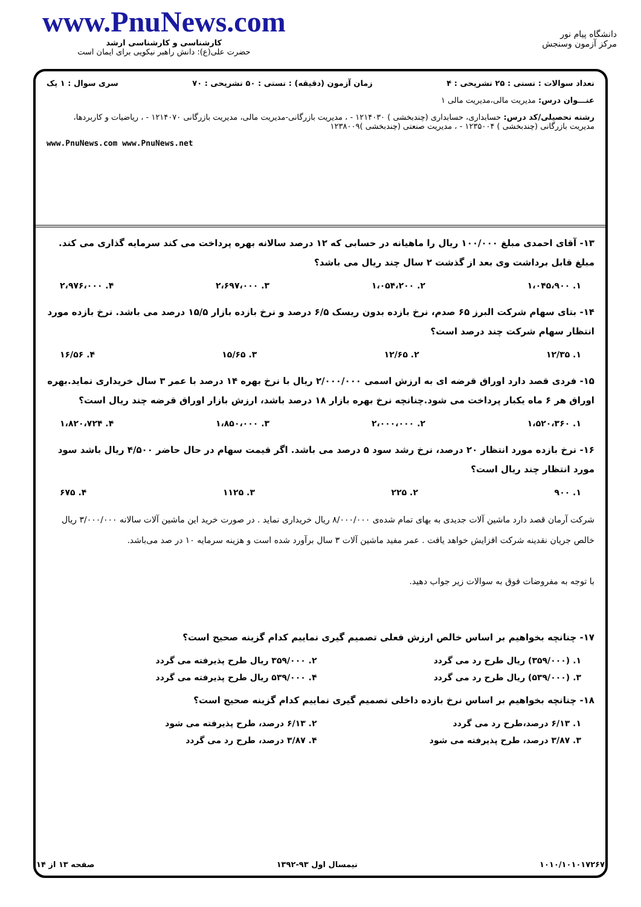www.PnuNews.com
کارشناسی و کارشناسی ارشد
حضرت علی(ع): دانش راهبر نیکویی برای ایمان است
دانشگاه پیام نور
مرکز آزمون وسنجش
تعداد سوالات : تستی : ۲۵ تشریحی : ۴ زمان آزمون (دقیقه) : تستی : ۵۰ تشریحی : ۷۰ سری سوال : ۱ یک
عنـــوان درس: مدیریت مالی،مدیریت مالی ۱
رشته تحصیلی/کد درس: حسابداری، حسابداری (چندبخشی ) ۱۲۱۴۰۳۰ - ، مدیریت بازرگانی-مدیریت مالی، مدیریت بازرگانی ۱۲۱۴۰۷۰ - ، ریاضیات و کاربردها، مدیریت بازرگانی (چندبخشی ) ۱۲۳۵۰۰۴ - ، مدیریت صنعتی (چندبخشی )۱۲۳۸۰۰۹
www.PnuNews.com www.PnuNews.net
۱۳- آقای احمدی مبلغ ۱۰۰/۰۰۰ ریال را ماهیانه در حسابی که ۱۲ درصد سالانه بهره پرداخت می کند سرمایه گذاری می کند. مبلغ قابل برداشت وی بعد از گذشت ۲ سال چند ریال می باشد؟
۱. ۱،۰۴۵،۹۰۰ ۲. ۱،۰۵۴،۲۰۰ ۳. ۲،۶۹۷،۰۰۰ ۴. ۲،۹۷۶،۰۰۰
۱۴- بتای سهام شرکت البرز ۶۵ صدم، نرخ بازده بدون ریسک ۶/۵ درصد و نرخ بازده بازار ۱۵/۵ درصد می باشد. نرخ بازده مورد انتظار سهام شرکت چند درصد است؟
۱. ۱۲/۳۵ ۲. ۱۲/۶۵ ۳. ۱۵/۶۵ ۴. ۱۶/۵۶
۱۵- فردی قصد دارد اوراق قرضه ای به ارزش اسمی ۲/۰۰۰/۰۰۰ ریال با نرخ بهره ۱۴ درصد با عمر ۳ سال خریداری نماید.بهره اوراق هر ۶ ماه یکبار پرداخت می شود.چنانچه نرخ بهره بازار ۱۸ درصد باشد، ارزش بازار اوراق قرضه چند ریال است؟
۱. ۱،۵۲۰،۳۶۰ ۲. ۲،۰۰۰،۰۰۰ ۳. ۱،۸۵۰،۰۰۰ ۴. ۱،۸۲۰،۷۲۴
۱۶- نرخ بازده مورد انتظار ۲۰ درصد، نرخ رشد سود ۵ درصد می باشد. اگر قیمت سهام در حال حاضر ۴/۵۰۰ ریال باشد سود مورد انتظار چند ریال است؟
۱. ۹۰۰ ۲. ۲۲۵ ۳. ۱۱۲۵ ۴. ۶۷۵
شرکت آرمان قصد دارد ماشین آلات جدیدی به بهای تمام شده‌ی ۸/۰۰۰/۰۰۰ ریال خریداری نماید . در صورت خرید این ماشین آلات سالانه ۳/۰۰۰/۰۰۰ ریال خالص جریان نقدینه شرکت افزایش خواهد یافت . عمر مفید ماشین آلات ۳ سال برآورد شده است و هزینه سرمایه ۱۰ در صد می‌باشد.
با توجه به مفروضات فوق به سوالات زیر جواب دهید.
۱۷- چنانچه بخواهیم بر اساس خالص ارزش فعلی تصمیم گیری نماییم کدام گزینه صحیح است؟
۱. (۳۵۹/۰۰۰) ریال طرح رد می گردد ۲. ۳۵۹/۰۰۰ ریال طرح پذیرفته می گردد ۳. (۵۳۹/۰۰۰) ریال طرح رد می گردد ۴. ۵۳۹/۰۰۰ ریال طرح پذیرفته می گردد
۱۸- چنانچه بخواهیم بر اساس نرخ بازده داخلی تصمیم گیری نماییم کدام گزینه صحیح است؟
۱. ۶/۱۳ درصد،طرح رد می گردد ۲. ۶/۱۳ درصد، طرح پذیرفته می شود ۳. ۳/۸۷ درصد، طرح پذیرفته می شود ۴. ۳/۸۷ درصد، طرح رد می گردد
۱۰۱۰/۱۰۱۰۱۷۲۶۷ نیمسال اول ۹۳-۱۳۹۲ صفحه ۱۳ از ۱۴